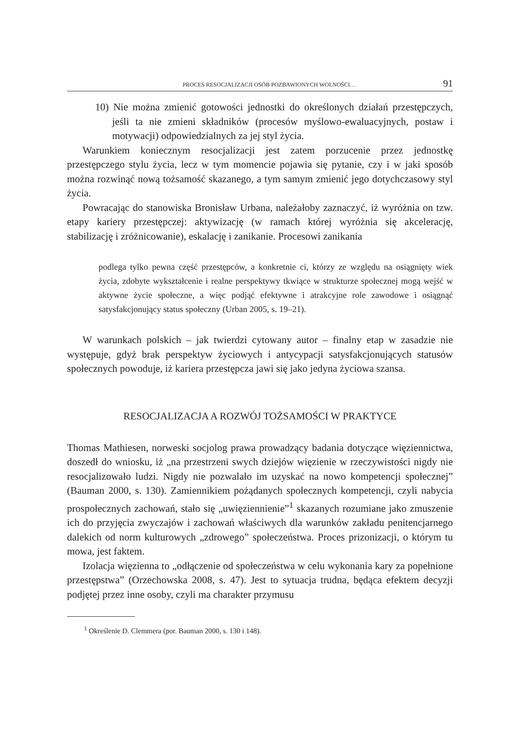PROCES RESOCJALIZACJI OSÓB POZBAWIONYCH WOLNOŚCI… 91
10) Nie można zmienić gotowości jednostki do określonych działań przestępczych, jeśli ta nie zmieni składników (procesów myślowo-ewaluacyjnych, postaw i motywacji) odpowiedzialnych za jej styl życia.
Warunkiem koniecznym resocjalizacji jest zatem porzucenie przez jednostkę przestępczego stylu życia, lecz w tym momencie pojawia się pytanie, czy i w jaki sposób można rozwinąć nową tożsamość skazanego, a tym samym zmienić jego dotychczasowy styl życia.
Powracając do stanowiska Bronisław Urbana, należałoby zaznaczyć, iż wyróżnia on tzw. etapy kariery przestępczej: aktywizację (w ramach której wyróżnia się akcelerację, stabilizację i zróżnicowanie), eskalację i zanikanie. Procesowi zanikania
podlega tylko pewna część przestępców, a konkretnie ci, którzy ze względu na osiągnięty wiek życia, zdobyte wykształcenie i realne perspektywy tkwiące w strukturze społecznej mogą wejść w aktywne życie społeczne, a więc podjąć efektywne i atrakcyjne role zawodowe i osiągnąć satysfakcjonujący status społeczny (Urban 2005, s. 19–21).
W warunkach polskich – jak twierdzi cytowany autor – finalny etap w zasadzie nie występuje, gdyż brak perspektyw życiowych i antycypacji satysfakcjonujących statusów społecznych powoduje, iż kariera przestępcza jawi się jako jedyna życiowa szansa.
RESOCJALIZACJA A ROZWÓJ TOŻSAMOŚCI W PRAKTYCE
Thomas Mathiesen, norweski socjolog prawa prowadzący badania dotyczące więziennictwa, doszedł do wniosku, iż „na przestrzeni swych dziejów więzienie w rzeczywistości nigdy nie resocjalizowało ludzi. Nigdy nie pozwalało im uzyskać na nowo kompetencji społecznej” (Bauman 2000, s. 130). Zamiennikiem pożądanych społecznych kompetencji, czyli nabycia prospołecznych zachowań, stało się „uwięziennienie”<sup>1</sup> skazanych rozumiane jako zmuszenie ich do przyjęcia zwyczajów i zachowań właściwych dla warunków zakładu penitencjarnego dalekich od norm kulturowych „zdrowego” społeczeństwa. Proces prizonizacji, o którym tu mowa, jest faktem.
Izolacja więzienna to „odłączenie od społeczeństwa w celu wykonania kary za popełnione przestępstwa” (Orzechowska 2008, s. 47). Jest to sytuacja trudna, będąca efektem decyzji podjętej przez inne osoby, czyli ma charakter przymusu
<sup>1</sup> Określenie D. Clemmera (por. Bauman 2000, s. 130 i 148).